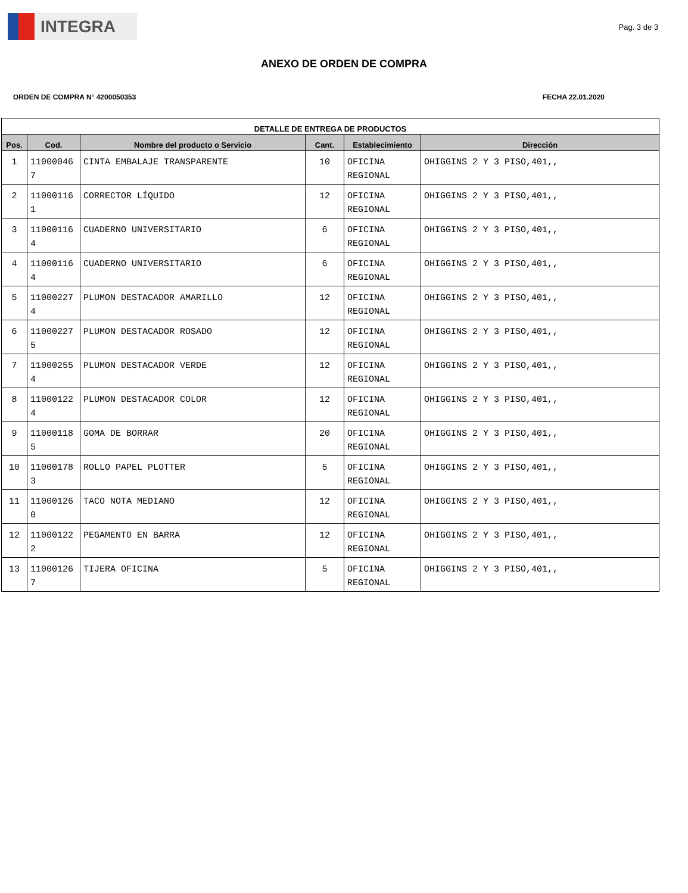INTEGRA
Pag. 3 de 3
ANEXO DE ORDEN DE COMPRA
ORDEN DE COMPRA N° 4200050353 FECHA 22.01.2020
| DETALLE DE ENTREGA DE PRODUCTOS | | | | | |
| --- | --- | --- | --- | --- | --- |
| Pos. | Cod. | Nombre del producto o Servicio | Cant. | Establecimiento | Dirección |
| 1 | 11000046 7 | CINTA EMBALAJE TRANSPARENTE | 10 | OFICINA REGIONAL | OHIGGINS 2 Y 3 PISO,401,, |
| 2 | 11000116 1 | CORRECTOR LÍQUIDO | 12 | OFICINA REGIONAL | OHIGGINS 2 Y 3 PISO,401,, |
| 3 | 11000116 4 | CUADERNO UNIVERSITARIO | 6 | OFICINA REGIONAL | OHIGGINS 2 Y 3 PISO,401,, |
| 4 | 11000116 4 | CUADERNO UNIVERSITARIO | 6 | OFICINA REGIONAL | OHIGGINS 2 Y 3 PISO,401,, |
| 5 | 11000227 4 | PLUMON DESTACADOR AMARILLO | 12 | OFICINA REGIONAL | OHIGGINS 2 Y 3 PISO,401,, |
| 6 | 11000227 5 | PLUMON DESTACADOR ROSADO | 12 | OFICINA REGIONAL | OHIGGINS 2 Y 3 PISO,401,, |
| 7 | 11000255 4 | PLUMON DESTACADOR VERDE | 12 | OFICINA REGIONAL | OHIGGINS 2 Y 3 PISO,401,, |
| 8 | 11000122 4 | PLUMON DESTACADOR COLOR | 12 | OFICINA REGIONAL | OHIGGINS 2 Y 3 PISO,401,, |
| 9 | 11000118 5 | GOMA DE BORRAR | 20 | OFICINA REGIONAL | OHIGGINS 2 Y 3 PISO,401,, |
| 10 | 11000178 3 | ROLLO PAPEL PLOTTER | 5 | OFICINA REGIONAL | OHIGGINS 2 Y 3 PISO,401,, |
| 11 | 11000126 0 | TACO NOTA MEDIANO | 12 | OFICINA REGIONAL | OHIGGINS 2 Y 3 PISO,401,, |
| 12 | 11000122 2 | PEGAMENTO EN BARRA | 12 | OFICINA REGIONAL | OHIGGINS 2 Y 3 PISO,401,, |
| 13 | 11000126 7 | TIJERA OFICINA | 5 | OFICINA REGIONAL | OHIGGINS 2 Y 3 PISO,401,, |